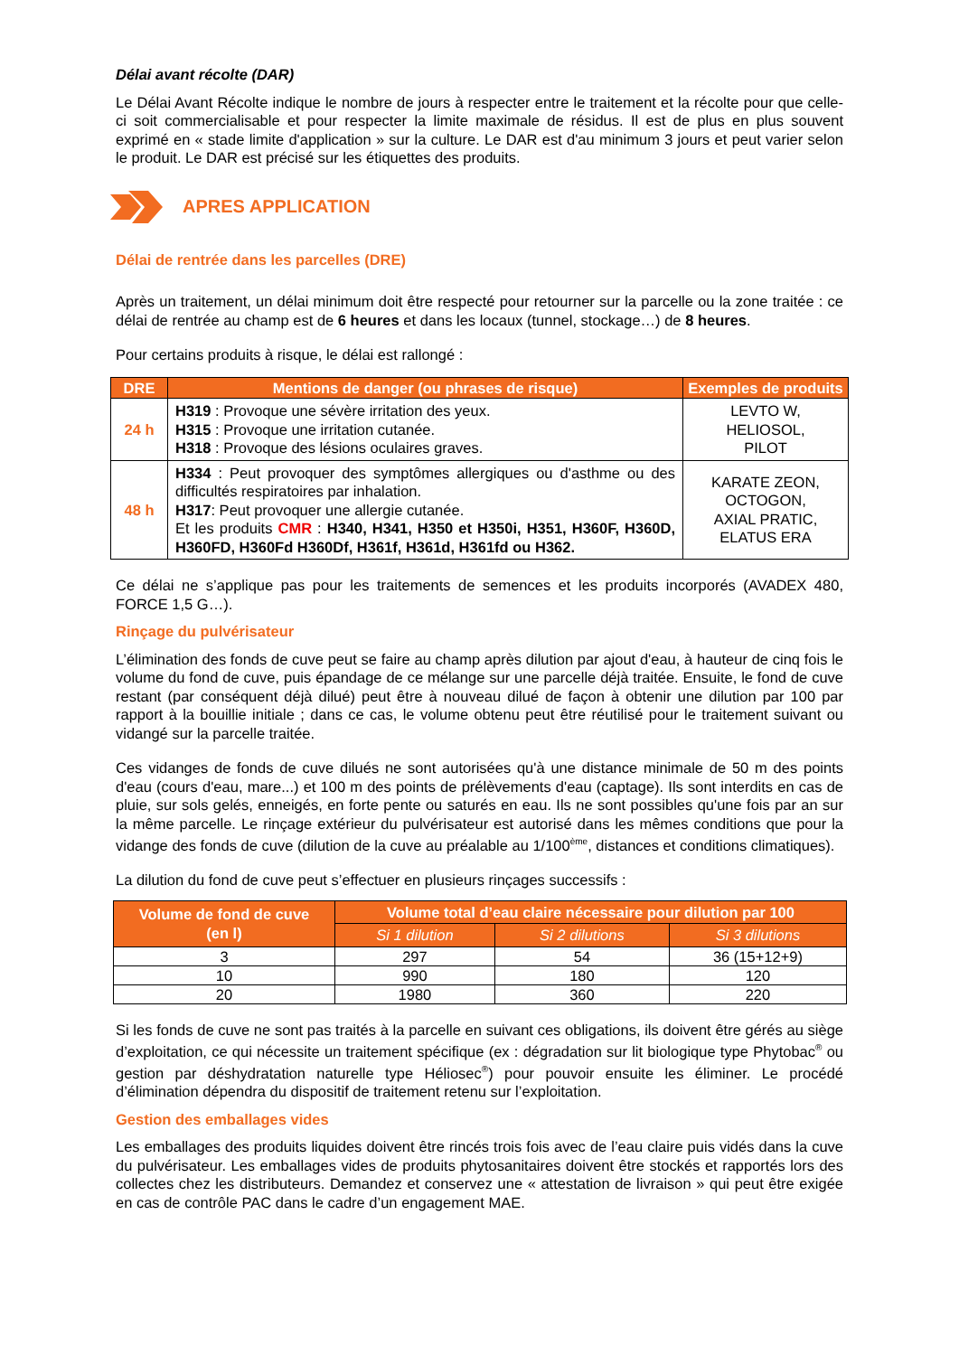Délai avant récolte (DAR)
Le Délai Avant Récolte indique le nombre de jours à respecter entre le traitement et la récolte pour que celle-ci soit commercialisable et pour respecter la limite maximale de résidus. Il est de plus en plus souvent exprimé en « stade limite d'application » sur la culture. Le DAR est d'au minimum 3 jours et peut varier selon le produit. Le DAR est précisé sur les étiquettes des produits.
APRES APPLICATION
Délai de rentrée dans les parcelles (DRE)
Après un traitement, un délai minimum doit être respecté pour retourner sur la parcelle ou la zone traitée : ce délai de rentrée au champ est de 6 heures et dans les locaux (tunnel, stockage…) de 8 heures.
Pour certains produits à risque, le délai est rallongé :
| DRE | Mentions de danger (ou phrases de risque) | Exemples de produits |
| --- | --- | --- |
| 24 h | H319 : Provoque une sévère irritation des yeux. H315 : Provoque une irritation cutanée. H318 : Provoque des lésions oculaires graves. | LEVTO W, HELIOSOL, PILOT |
| 48 h | H334 : Peut provoquer des symptômes allergiques ou d'asthme ou des difficultés respiratoires par inhalation. H317 : Peut provoquer une allergie cutanée. Et les produits CMR : H340, H341, H350 et H350i, H351, H360F, H360D, H360FD, H360Fd H360Df, H361f, H361d, H361fd ou H362. | KARATE ZEON, OCTOGON, AXIAL PRATIC, ELATUS ERA |
Ce délai ne s’applique pas pour les traitements de semences et les produits incorporés (AVADEX 480, FORCE 1,5 G…).
Rinçage du pulvérisateur
L’élimination des fonds de cuve peut se faire au champ après dilution par ajout d'eau, à hauteur de cinq fois le volume du fond de cuve, puis épandage de ce mélange sur une parcelle déjà traitée. Ensuite, le fond de cuve restant (par conséquent déjà dilué) peut être à nouveau dilué de façon à obtenir une dilution par 100 par rapport à la bouillie initiale ; dans ce cas, le volume obtenu peut être réutilisé pour le traitement suivant ou vidangé sur la parcelle traitée.
Ces vidanges de fonds de cuve dilués ne sont autorisées qu'à une distance minimale de 50 m des points d'eau (cours d'eau, mare...) et 100 m des points de prélèvements d'eau (captage). Ils sont interdits en cas de pluie, sur sols gelés, enneigés, en forte pente ou saturés en eau. Ils ne sont possibles qu'une fois par an sur la même parcelle. Le rinçage extérieur du pulvérisateur est autorisé dans les mêmes conditions que pour la vidange des fonds de cuve (dilution de la cuve au préalable au 1/100<sup>ème</sup>, distances et conditions climatiques).
La dilution du fond de cuve peut s’effectuer en plusieurs rinçages successifs :
| Volume de fond de cuve (en l) | Volume total d’eau claire nécessaire pour dilution par 100 | | |
| --- | --- | --- | --- |
| | Si 1 dilution | Si 2 dilutions | Si 3 dilutions |
| 3 | 297 | 54 | 36 (15+12+9) |
| 10 | 990 | 180 | 120 |
| 20 | 1980 | 360 | 220 |
Si les fonds de cuve ne sont pas traités à la parcelle en suivant ces obligations, ils doivent être gérés au siège d’exploitation, ce qui nécessite un traitement spécifique (ex : dégradation sur lit biologique type Phytobac<sup>®</sup> ou gestion par déshydratation naturelle type Héliosec<sup>®</sup>) pour pouvoir ensuite les éliminer. Le procédé d’élimination dépendra du dispositif de traitement retenu sur l’exploitation.
Gestion des emballages vides
Les emballages des produits liquides doivent être rincés trois fois avec de l’eau claire puis vidés dans la cuve du pulvérisateur. Les emballages vides de produits phytosanitaires doivent être stockés et rapportés lors des collectes chez les distributeurs. Demandez et conservez une « attestation de livraison » qui peut être exigée en cas de contrôle PAC dans le cadre d’un engagement MAE.